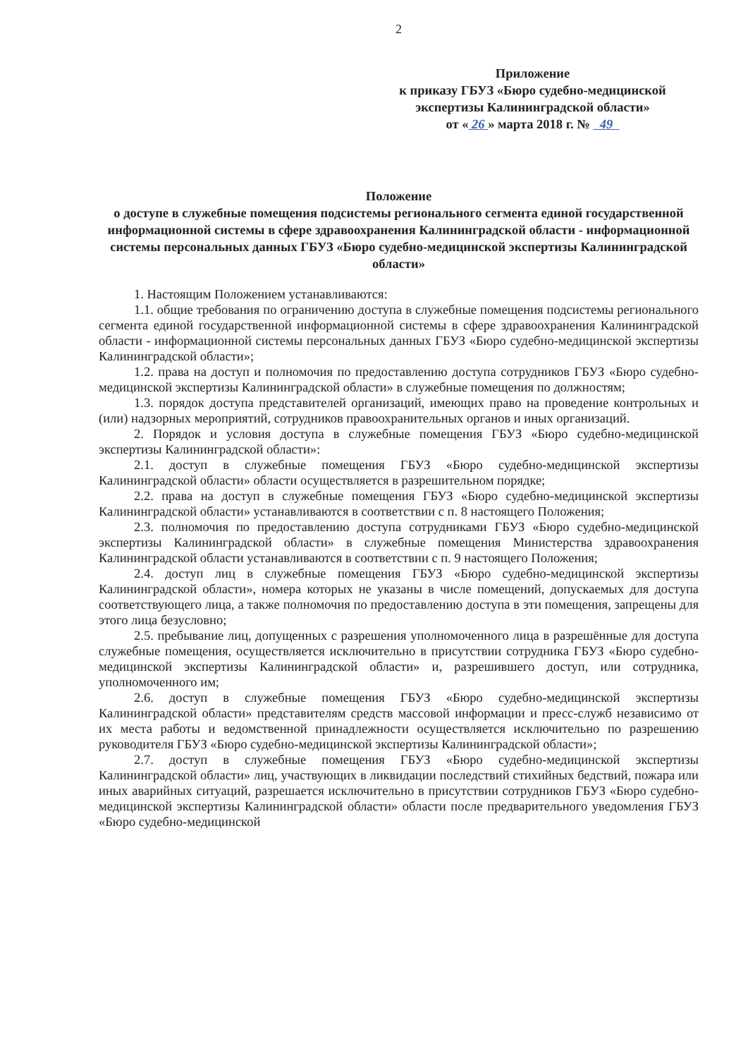2
Приложение
к приказу ГБУЗ «Бюро судебно-медицинской экспертизы Калининградской области»
от « 26 » марта 2018 г. № 49
Положение
о доступе в служебные помещения подсистемы регионального сегмента единой государственной информационной системы в сфере здравоохранения Калининградской области - информационной системы персональных данных ГБУЗ «Бюро судебно-медицинской экспертизы Калининградской области»
1. Настоящим Положением устанавливаются:
1.1. общие требования по ограничению доступа в служебные помещения подсистемы регионального сегмента единой государственной информационной системы в сфере здравоохранения Калининградской области - информационной системы персональных данных ГБУЗ «Бюро судебно-медицинской экспертизы Калининградской области»;
1.2. права на доступ и полномочия по предоставлению доступа сотрудников ГБУЗ «Бюро судебно-медицинской экспертизы Калининградской области» в служебные помещения по должностям;
1.3. порядок доступа представителей организаций, имеющих право на проведение контрольных и (или) надзорных мероприятий, сотрудников правоохранительных органов и иных организаций.
2. Порядок и условия доступа в служебные помещения ГБУЗ «Бюро судебно-медицинской экспертизы Калининградской области»:
2.1. доступ в служебные помещения ГБУЗ «Бюро судебно-медицинской экспертизы Калининградской области» области осуществляется в разрешительном порядке;
2.2. права на доступ в служебные помещения ГБУЗ «Бюро судебно-медицинской экспертизы Калининградской области» устанавливаются в соответствии с п. 8 настоящего Положения;
2.3. полномочия по предоставлению доступа сотрудниками ГБУЗ «Бюро судебно-медицинской экспертизы Калининградской области» в служебные помещения Министерства здравоохранения Калининградской области устанавливаются в соответствии с п. 9 настоящего Положения;
2.4. доступ лиц в служебные помещения ГБУЗ «Бюро судебно-медицинской экспертизы Калининградской области», номера которых не указаны в числе помещений, допускаемых для доступа соответствующего лица, а также полномочия по предоставлению доступа в эти помещения, запрещены для этого лица безусловно;
2.5. пребывание лиц, допущенных с разрешения уполномоченного лица в разрешённые для доступа служебные помещения, осуществляется исключительно в присутствии сотрудника ГБУЗ «Бюро судебно-медицинской экспертизы Калининградской области» и, разрешившего доступ, или сотрудника, уполномоченного им;
2.6. доступ в служебные помещения ГБУЗ «Бюро судебно-медицинской экспертизы Калининградской области» представителям средств массовой информации и пресс-служб независимо от их места работы и ведомственной принадлежности осуществляется исключительно по разрешению руководителя ГБУЗ «Бюро судебно-медицинской экспертизы Калининградской области»;
2.7. доступ в служебные помещения ГБУЗ «Бюро судебно-медицинской экспертизы Калининградской области» лиц, участвующих в ликвидации последствий стихийных бедствий, пожара или иных аварийных ситуаций, разрешается исключительно в присутствии сотрудников ГБУЗ «Бюро судебно-медицинской экспертизы Калининградской области» области после предварительного уведомления ГБУЗ «Бюро судебно-медицинской